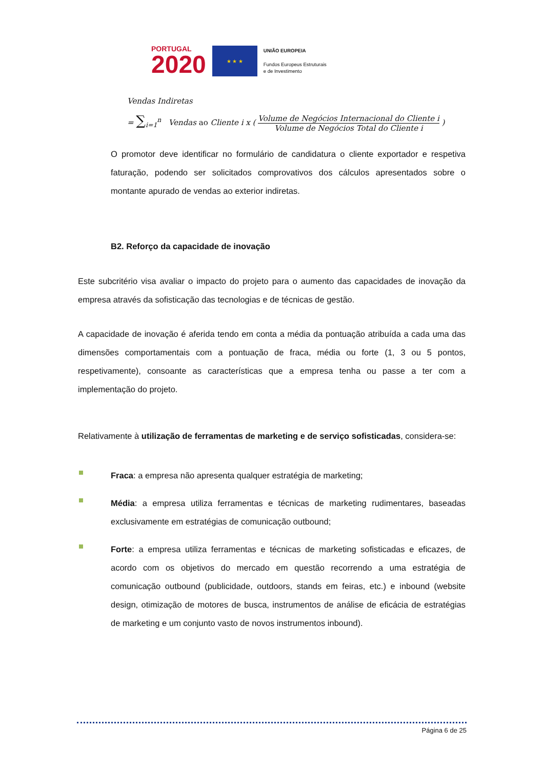PORTUGAL
2020
★ ★ ★
UNIÃO EUROPEIA
Fundos Europeus Estruturais
e de Investimento
Vendas Indiretas
= ∑<sub>i=1</sub><sup>n</sup> Vendas ao Cliente i x ( Volume de Negócios Internacional do Cliente i Volume de Negócios Total do Cliente i )
O promotor deve identificar no formulário de candidatura o cliente exportador e respetiva faturação, podendo ser solicitados comprovativos dos cálculos apresentados sobre o montante apurado de vendas ao exterior indiretas.
B2. Reforço da capacidade de inovação
Este subcritério visa avaliar o impacto do projeto para o aumento das capacidades de inovação da empresa através da sofisticação das tecnologias e de técnicas de gestão.
A capacidade de inovação é aferida tendo em conta a média da pontuação atribuída a cada uma das dimensões comportamentais com a pontuação de fraca, média ou forte (1, 3 ou 5 pontos, respetivamente), consoante as características que a empresa tenha ou passe a ter com a implementação do projeto.
Relativamente à utilização de ferramentas de marketing e de serviço sofisticadas, considera-se:
Fraca: a empresa não apresenta qualquer estratégia de marketing;
Média: a empresa utiliza ferramentas e técnicas de marketing rudimentares, baseadas exclusivamente em estratégias de comunicação outbound;
Forte: a empresa utiliza ferramentas e técnicas de marketing sofisticadas e eficazes, de acordo com os objetivos do mercado em questão recorrendo a uma estratégia de comunicação outbound (publicidade, outdoors, stands em feiras, etc.) e inbound (website design, otimização de motores de busca, instrumentos de análise de eficácia de estratégias de marketing e um conjunto vasto de novos instrumentos inbound).
Página 6 de 25